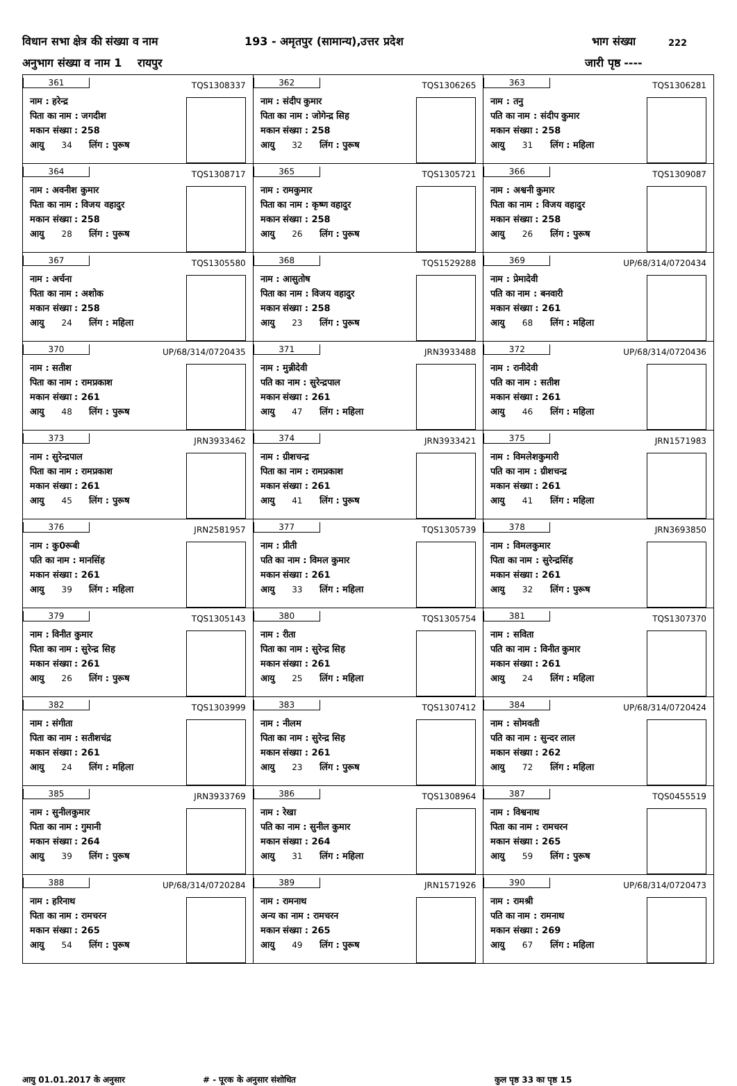विधान सभा क्षेत्र की संख्या व नाम 193 - अमृतपुर (सामान्य),उत्तर प्रदेश भाग संख्या 222
अनुभाग संख्या व नाम 1 रायपुर जारी पृष्ठ ----
| 361 TQS1308337 नाम : हरेन्द्र पिता का नाम : जगदीश मकान संख्या : 258 आयु 34 लिंग : पुरूष | 362 TQS1306265 नाम : संदीप कुमार पिता का नाम : जोगेन्द्र सिह मकान संख्या : 258 आयु 32 लिंग : पुरूष | 363 TQS1306281 नाम : तनु पति का नाम : संदीप कुमार मकान संख्या : 258 आयु 31 लिंग : महिला |
| 364 TQS1308717 नाम : अवनीश कुमार पिता का नाम : विजय वहादुर मकान संख्या : 258 आयु 28 लिंग : पुरूष | 365 TQS1305721 नाम : रामकुमार पिता का नाम : कृष्ण वहादुर मकान संख्या : 258 आयु 26 लिंग : पुरूष | 366 TQS1309087 नाम : अश्वनी कुमार पिता का नाम : विजय वहादुर मकान संख्या : 258 आयु 26 लिंग : पुरूष |
| 367 TQS1305580 नाम : अर्चना पिता का नाम : अशोक मकान संख्या : 258 आयु 24 लिंग : महिला | 368 TQS1529288 नाम : आसुतोष पिता का नाम : विजय वहादुर मकान संख्या : 258 आयु 23 लिंग : पुरूष | 369 UP/68/314/0720434 नाम : प्रेमादेवी पति का नाम : बनवारी मकान संख्या : 261 आयु 68 लिंग : महिला |
| 370 UP/68/314/0720435 नाम : सतीश पिता का नाम : रामप्रकाश मकान संख्या : 261 आयु 48 लिंग : पुरूष | 371 JRN3933488 नाम : मुन्नीदेवी पति का नाम : सुरेन्द्रपाल मकान संख्या : 261 आयु 47 लिंग : महिला | 372 UP/68/314/0720436 नाम : रानीदेवी पति का नाम : सतीश मकान संख्या : 261 आयु 46 लिंग : महिला |
| 373 JRN3933462 नाम : सुरेन्द्रपाल पिता का नाम : रामप्रकाश मकान संख्या : 261 आयु 45 लिंग : पुरूष | 374 JRN3933421 नाम : ग्रीशचन्द्र पिता का नाम : रामप्रकाश मकान संख्या : 261 आयु 41 लिंग : पुरूष | 375 JRN1571983 नाम : विमलेशकुमारी पति का नाम : ग्रीशचन्द्र मकान संख्या : 261 आयु 41 लिंग : महिला |
| 376 JRN2581957 नाम : कु0रूबी पति का नाम : मानसिंह मकान संख्या : 261 आयु 39 लिंग : महिला | 377 TQS1305739 नाम : प्रीती पति का नाम : विमल कुमार मकान संख्या : 261 आयु 33 लिंग : महिला | 378 JRN3693850 नाम : विमलकुमार पिता का नाम : सुरेन्द्रसिंह मकान संख्या : 261 आयु 32 लिंग : पुरूष |
| 379 TQS1305143 नाम : विनीत कुमार पिता का नाम : सुरेन्द्र सिह मकान संख्या : 261 आयु 26 लिंग : पुरूष | 380 TQS1305754 नाम : रीता पिता का नाम : सुरेन्द्र सिह मकान संख्या : 261 आयु 25 लिंग : महिला | 381 TQS1307370 नाम : सविता पति का नाम : विनीत कुमार मकान संख्या : 261 आयु 24 लिंग : महिला |
| 382 TQS1303999 नाम : संगीता पिता का नाम : सतीशचंद्र मकान संख्या : 261 आयु 24 लिंग : महिला | 383 TQS1307412 नाम : नीलम पिता का नाम : सुरेन्द्र सिह मकान संख्या : 261 आयु 23 लिंग : पुरूष | 384 UP/68/314/0720424 नाम : सोमवती पति का नाम : सुन्दर लाल मकान संख्या : 262 आयु 72 लिंग : महिला |
| 385 JRN3933769 नाम : सुनीलकुमार पिता का नाम : गुमानी मकान संख्या : 264 आयु 39 लिंग : पुरूष | 386 TQS1308964 नाम : रेखा पति का नाम : सुनील कुमार मकान संख्या : 264 आयु 31 लिंग : महिला | 387 TQS0455519 नाम : विश्वनाथ पिता का नाम : रामचरन मकान संख्या : 265 आयु 59 लिंग : पुरूष |
| 388 UP/68/314/0720284 नाम : हरिनाथ पिता का नाम : रामचरन मकान संख्या : 265 आयु 54 लिंग : पुरूष | 389 JRN1571926 नाम : रामनाथ अन्य का नाम : रामचरन मकान संख्या : 265 आयु 49 लिंग : पुरूष | 390 UP/68/314/0720473 नाम : रामश्री पति का नाम : रामनाथ मकान संख्या : 269 आयु 67 लिंग : महिला |
आयु 01.01.2017 के अनुसार # - पूरक के अनुसार संशोधित कुल पृष्ठ 33 का पृष्ठ 15